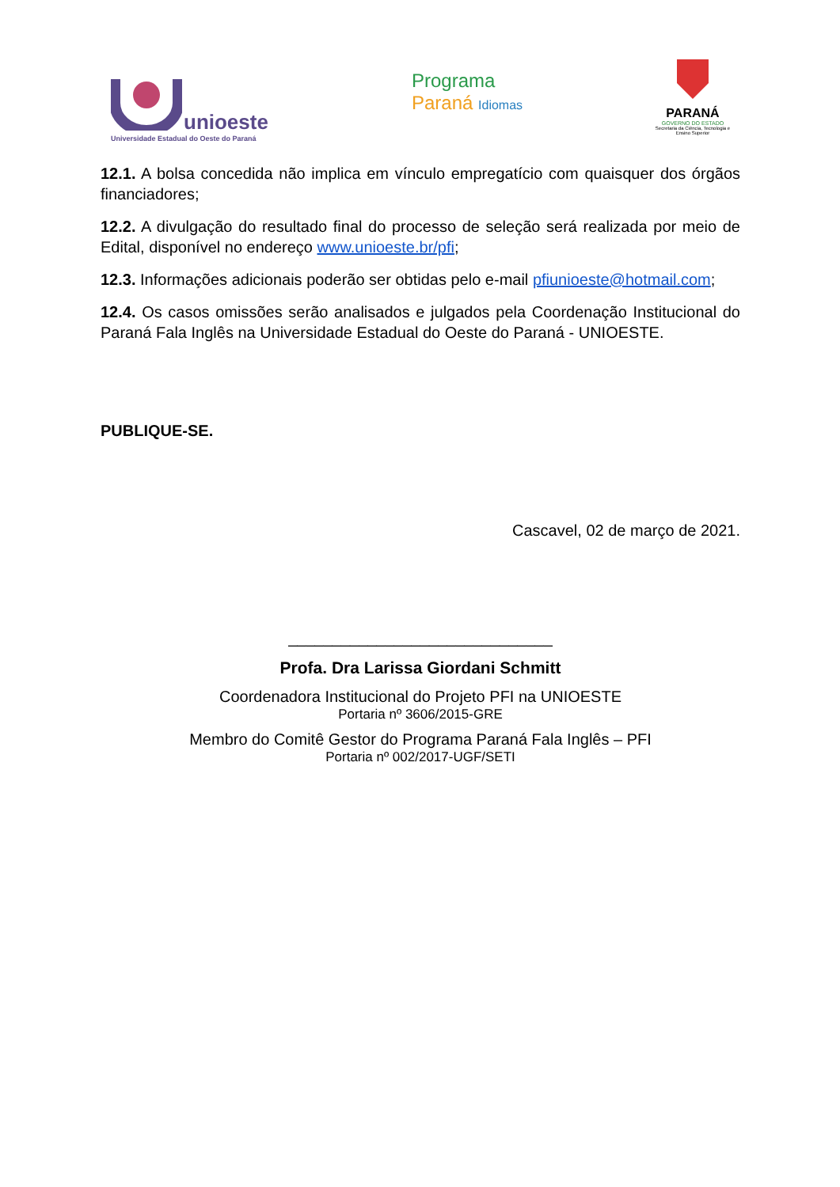unioeste
Universidade Estadual do Oeste do Paraná
Programa
Paraná Idiomas
PARANÁ
GOVERNO DO ESTADO
Secretaria da Ciência, Tecnologia e Ensino Superior
12.1. A bolsa concedida não implica em vínculo empregatício com quaisquer dos órgãos financiadores;
12.2. A divulgação do resultado final do processo de seleção será realizada por meio de Edital, disponível no endereço www.unioeste.br/pfi;
12.3. Informações adicionais poderão ser obtidas pelo e-mail pfiunioeste@hotmail.com;
12.4. Os casos omissões serão analisados e julgados pela Coordenação Institucional do Paraná Fala Inglês na Universidade Estadual do Oeste do Paraná - UNIOESTE.
PUBLIQUE-SE.
Cascavel, 02 de março de 2021.
______________________________
Profa. Dra Larissa Giordani Schmitt
Coordenadora Institucional do Projeto PFI na UNIOESTE
Portaria nº 3606/2015-GRE
Membro do Comitê Gestor do Programa Paraná Fala Inglês – PFI
Portaria nº 002/2017-UGF/SETI